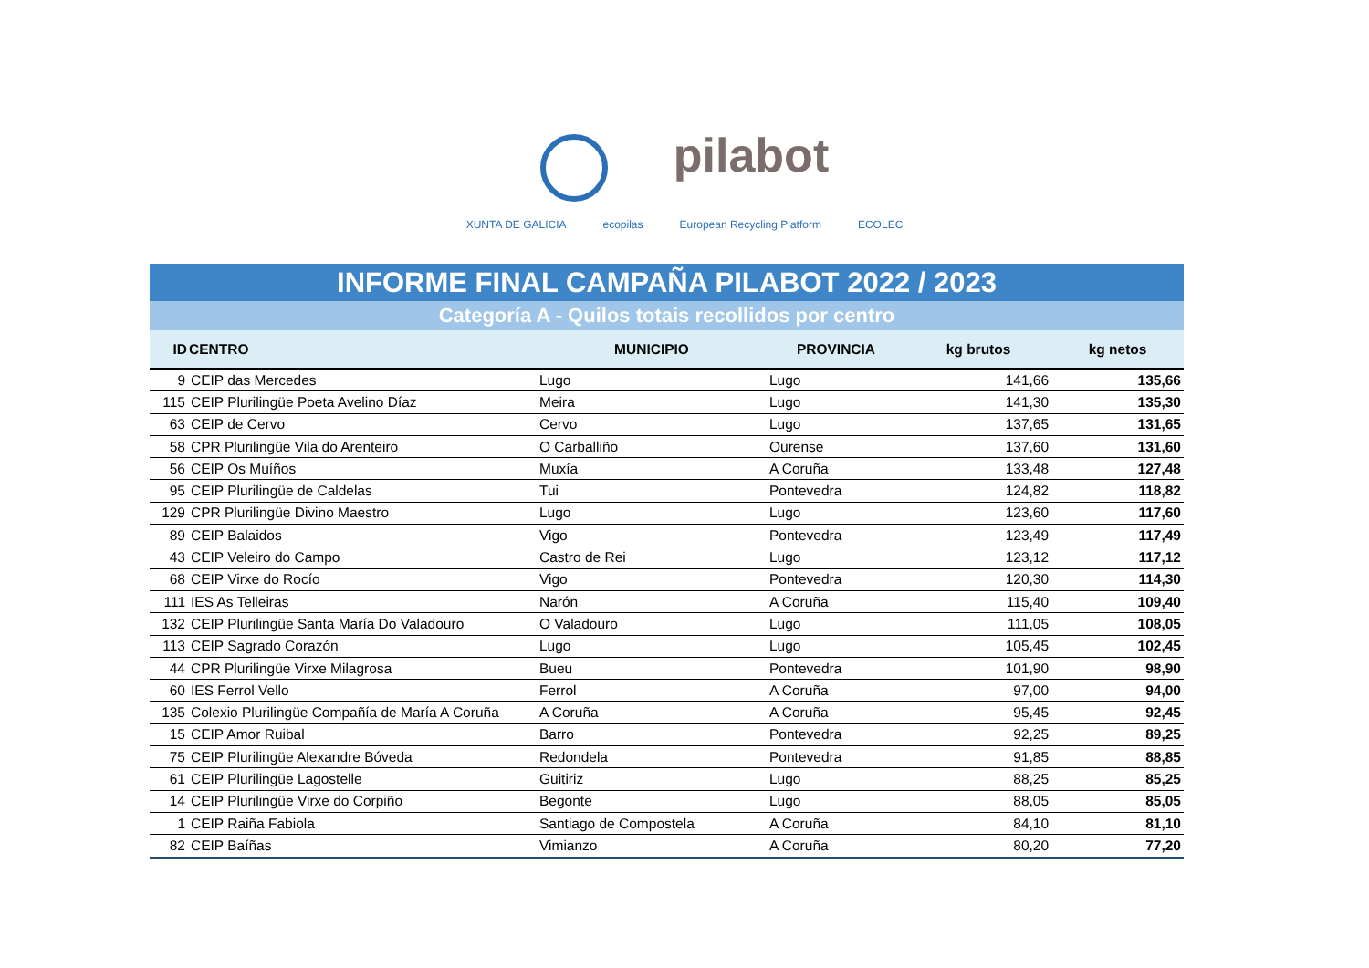pilabot
XUNTA DE GALICIA ecopilas European Recycling Platform ECOLEC
INFORME FINAL CAMPAÑA PILABOT 2022 / 2023
Categoría A - Quilos totais recollidos por centro
| ID | CENTRO | MUNICIPIO | PROVINCIA | kg brutos | kg netos |
| --- | --- | --- | --- | --- | --- |
| 9 | CEIP das Mercedes | Lugo | Lugo | 141,66 | 135,66 |
| 115 | CEIP Plurilingüe Poeta Avelino Díaz | Meira | Lugo | 141,30 | 135,30 |
| 63 | CEIP de Cervo | Cervo | Lugo | 137,65 | 131,65 |
| 58 | CPR Plurilingüe Vila do Arenteiro | O Carballiño | Ourense | 137,60 | 131,60 |
| 56 | CEIP Os Muíños | Muxía | A Coruña | 133,48 | 127,48 |
| 95 | CEIP Plurilingüe de Caldelas | Tui | Pontevedra | 124,82 | 118,82 |
| 129 | CPR Plurilingüe Divino Maestro | Lugo | Lugo | 123,60 | 117,60 |
| 89 | CEIP Balaidos | Vigo | Pontevedra | 123,49 | 117,49 |
| 43 | CEIP Veleiro do Campo | Castro de Rei | Lugo | 123,12 | 117,12 |
| 68 | CEIP Virxe do Rocío | Vigo | Pontevedra | 120,30 | 114,30 |
| 111 | IES As Telleiras | Narón | A Coruña | 115,40 | 109,40 |
| 132 | CEIP Plurilingüe Santa María Do Valadouro | O Valadouro | Lugo | 111,05 | 108,05 |
| 113 | CEIP Sagrado Corazón | Lugo | Lugo | 105,45 | 102,45 |
| 44 | CPR Plurilingüe Virxe Milagrosa | Bueu | Pontevedra | 101,90 | 98,90 |
| 60 | IES Ferrol Vello | Ferrol | A Coruña | 97,00 | 94,00 |
| 135 | Colexio Plurilingüe Compañía de María A Coruña | A Coruña | A Coruña | 95,45 | 92,45 |
| 15 | CEIP Amor Ruibal | Barro | Pontevedra | 92,25 | 89,25 |
| 75 | CEIP Plurilingüe Alexandre Bóveda | Redondela | Pontevedra | 91,85 | 88,85 |
| 61 | CEIP Plurilingüe Lagostelle | Guitiriz | Lugo | 88,25 | 85,25 |
| 14 | CEIP Plurilingüe Virxe do Corpiño | Begonte | Lugo | 88,05 | 85,05 |
| 1 | CEIP Raiña Fabiola | Santiago de Compostela | A Coruña | 84,10 | 81,10 |
| 82 | CEIP Baíñas | Vimianzo | A Coruña | 80,20 | 77,20 |